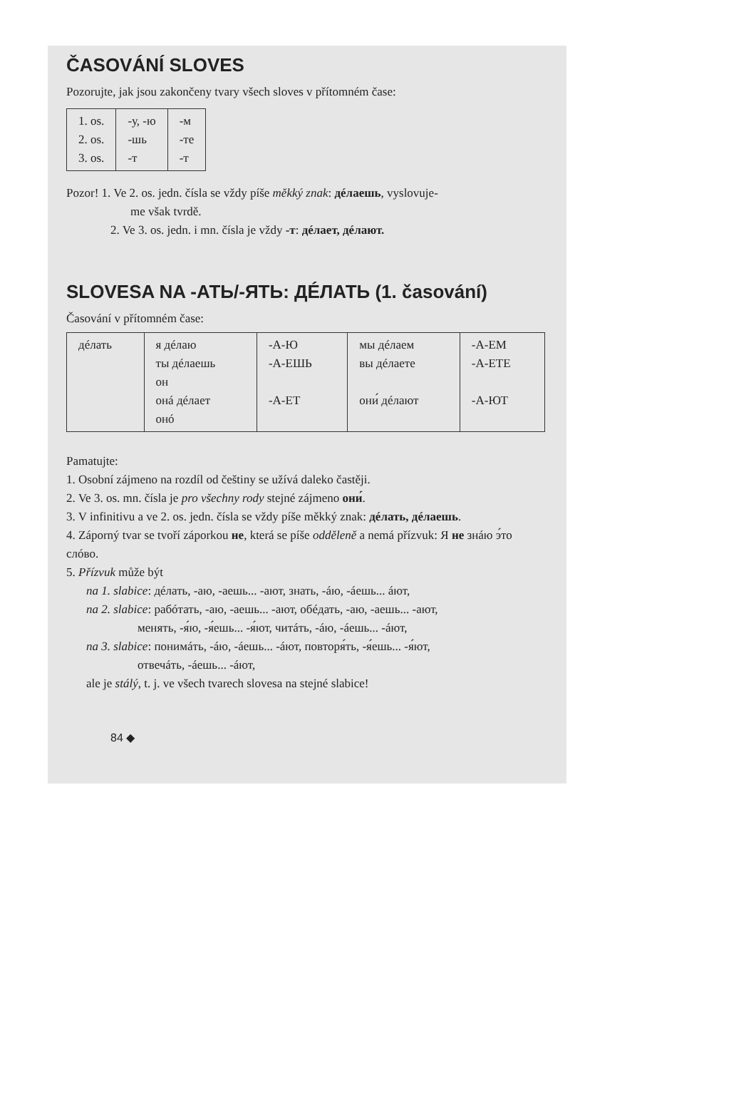ČASOVÁNÍ SLOVES
Pozorujte, jak jsou zakončeny tvary všech sloves v přítomném čase:
| 1. os. 2. os. 3. os. | -у, -ю -шь -т | -м -те -т |
Pozor! 1. Ve 2. os. jedn. čísla se vždy píše měkký znak: дéлаешь, vyslovuje-
me však tvrdě.
2. Ve 3. os. jedn. i mn. čísla je vždy -т: дéлает, дéлают.
SLOVESA NA -АТЬ/-ЯТЬ: ДÉЛАТЬ (1. časování)
Časování v přítomném čase:
| дéлать | я дéлаю ты дéлаешь он онá дéлает онó | -А-Ю -А-ЕШЬ -А-ЕТ | мы дéлаем вы дéлаете они́ дéлают | -А-ЕМ -А-ЕТЕ -А-ЮТ |
Pamatujte:
1. Osobní zájmeno na rozdíl od češtiny se užívá daleko častěji.
2. Ve 3. os. mn. čísla je pro všechny rody stejné zájmeno они́.
3. V infinitivu a ve 2. os. jedn. čísla se vždy píše měkký znak: дéлать, дéлаешь.
4. Záporný tvar se tvoří záporkou не, která se píše odděleně a nemá přízvuk: Я не знáю э́то слóво.
5. Přízvuk může být
na 1. slabice: дéлать, -аю, -аешь... -ают, знать, -áю, -áешь... áют,
na 2. slabice: рабóтать, -аю, -аешь... -ают, обéдать, -аю, -аешь... -ают,
менять, -я́ю, -я́ешь... -я́ют, читáть, -áю, -áешь... -áют,
na 3. slabice: понимáть, -áю, -áешь... -áют, повторя́ть, -я́ешь... -я́ют,
отвечáть, -áешь... -áют,
ale je stálý, t. j. ve všech tvarech slovesa na stejné slabice!
84 ◆